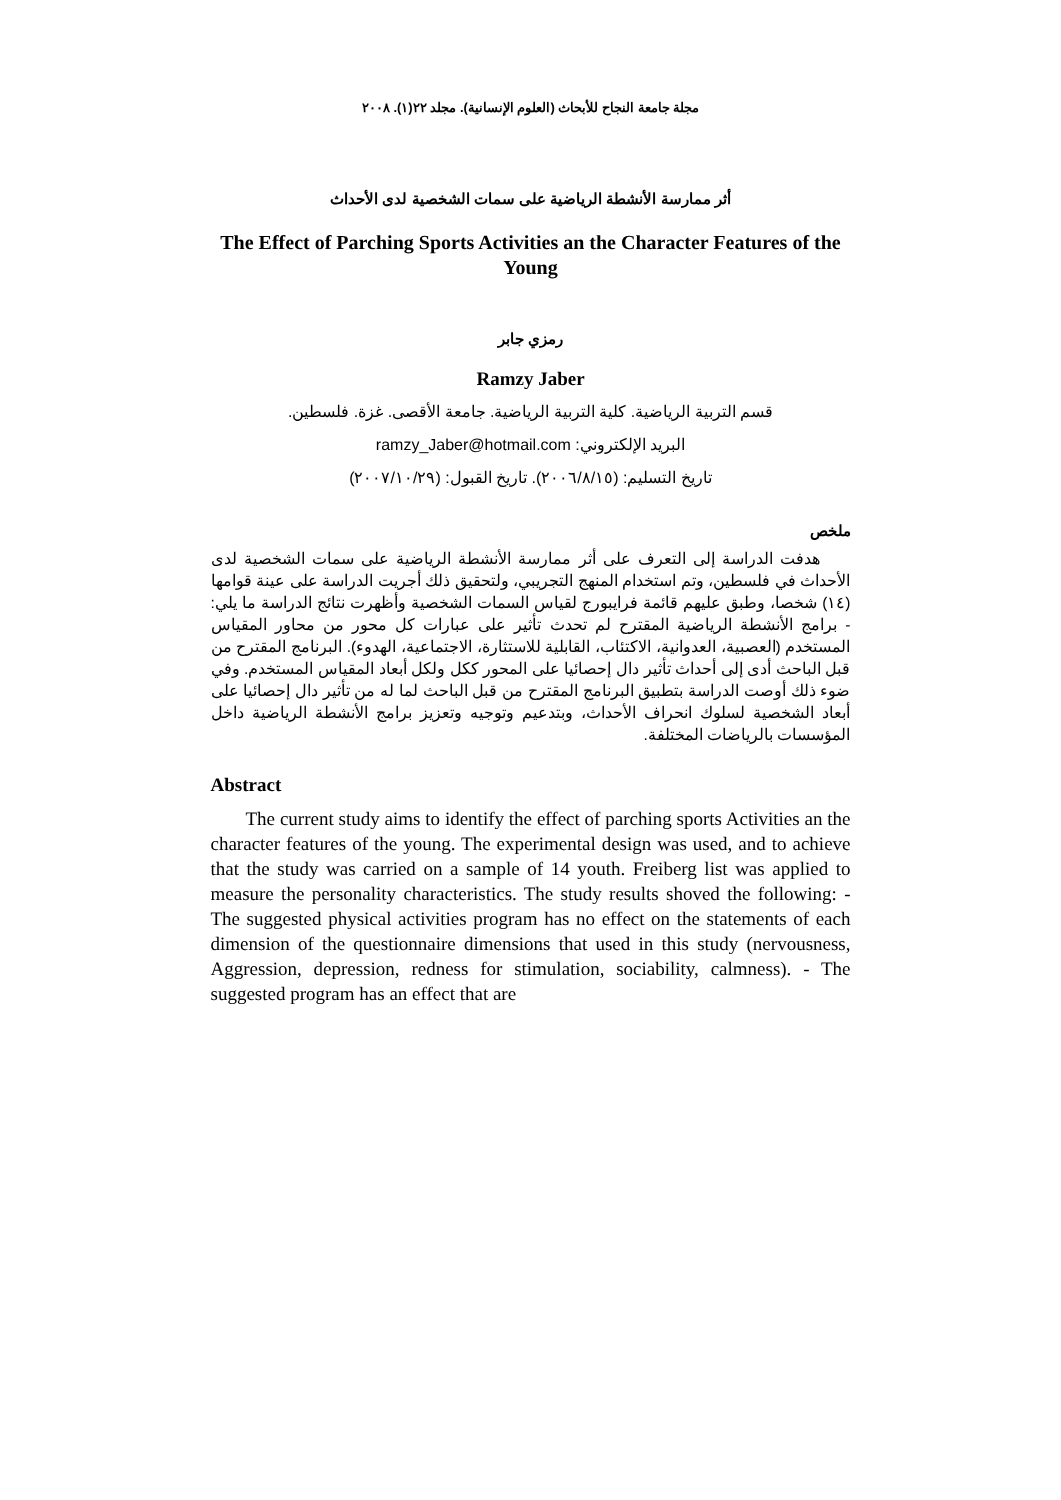مجلة جامعة النجاح للأبحاث (العلوم الإنسانية). مجلد ٢٢(١). ٢٠٠٨
أثر ممارسة الأنشطة الرياضية على سمات الشخصية لدى الأحداث
The Effect of Parching Sports Activities an the Character Features of the Young
رمزي جابر
Ramzy Jaber
قسم التربية الرياضية. كلية التربية الرياضية. جامعة الأقصى. غزة. فلسطين.
البريد الإلكتروني: ramzy_Jaber@hotmail.com
تاريخ التسليم: (٢٠٠٦/٨/١٥). تاريخ القبول: (٢٠٠٧/١٠/٢٩)
ملخص
هدفت الدراسة إلى التعرف على أثر ممارسة الأنشطة الرياضية على سمات الشخصية لدى الأحداث في فلسطين، وتم استخدام المنهج التجريبي، ولتحقيق ذلك أجريت الدراسة على عينة قوامها (١٤) شخصا، وطبق عليهم قائمة فرايبورج لقياس السمات الشخصية وأظهرت نتائج الدراسة ما يلي: - برامج الأنشطة الرياضية المقترح لم تحدث تأثير على عبارات كل محور من محاور المقياس المستخدم (العصبية، العدوانية، الاكتئاب، القابلية للاستثارة، الاجتماعية، الهدوء). البرنامج المقترح من قبل الباحث أدى إلى أحداث تأثير دال إحصائيا على المحور ككل ولكل أبعاد المقياس المستخدم. وفي ضوء ذلك أوصت الدراسة بتطبيق البرنامج المقترح من قبل الباحث لما له من تأثير دال إحصائيا على أبعاد الشخصية لسلوك انحراف الأحداث، وبتدعيم وتوجيه وتعزيز برامج الأنشطة الرياضية داخل المؤسسات بالرياضات المختلفة.
Abstract
The current study aims to identify the effect of parching sports Activities an the character features of the young. The experimental design was used, and to achieve that the study was carried on a sample of 14 youth. Freiberg list was applied to measure the personality characteristics. The study results shoved the following: - The suggested physical activities program has no effect on the statements of each dimension of the questionnaire dimensions that used in this study (nervousness, Aggression, depression, redness for stimulation, sociability, calmness). - The suggested program has an effect that are